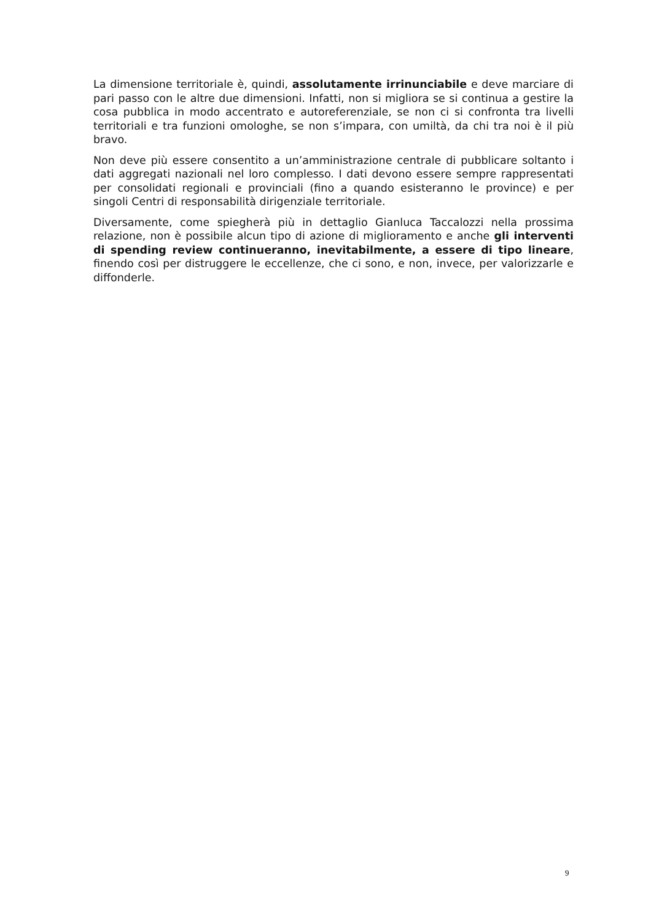La dimensione territoriale è, quindi, assolutamente irrinunciabile e deve marciare di pari passo con le altre due dimensioni. Infatti, non si migliora se si continua a gestire la cosa pubblica in modo accentrato e autoreferenziale, se non ci si confronta tra livelli territoriali e tra funzioni omologhe, se non s’impara, con umiltà, da chi tra noi è il più bravo.
Non deve più essere consentito a un’amministrazione centrale di pubblicare soltanto i dati aggregati nazionali nel loro complesso. I dati devono essere sempre rappresentati per consolidati regionali e provinciali (fino a quando esisteranno le province) e per singoli Centri di responsabilità dirigenziale territoriale.
Diversamente, come spiegherà più in dettaglio Gianluca Taccalozzi nella prossima relazione, non è possibile alcun tipo di azione di miglioramento e anche gli interventi di spending review continueranno, inevitabilmente, a essere di tipo lineare, finendo così per distruggere le eccellenze, che ci sono, e non, invece, per valorizzarle e diffonderle.
9